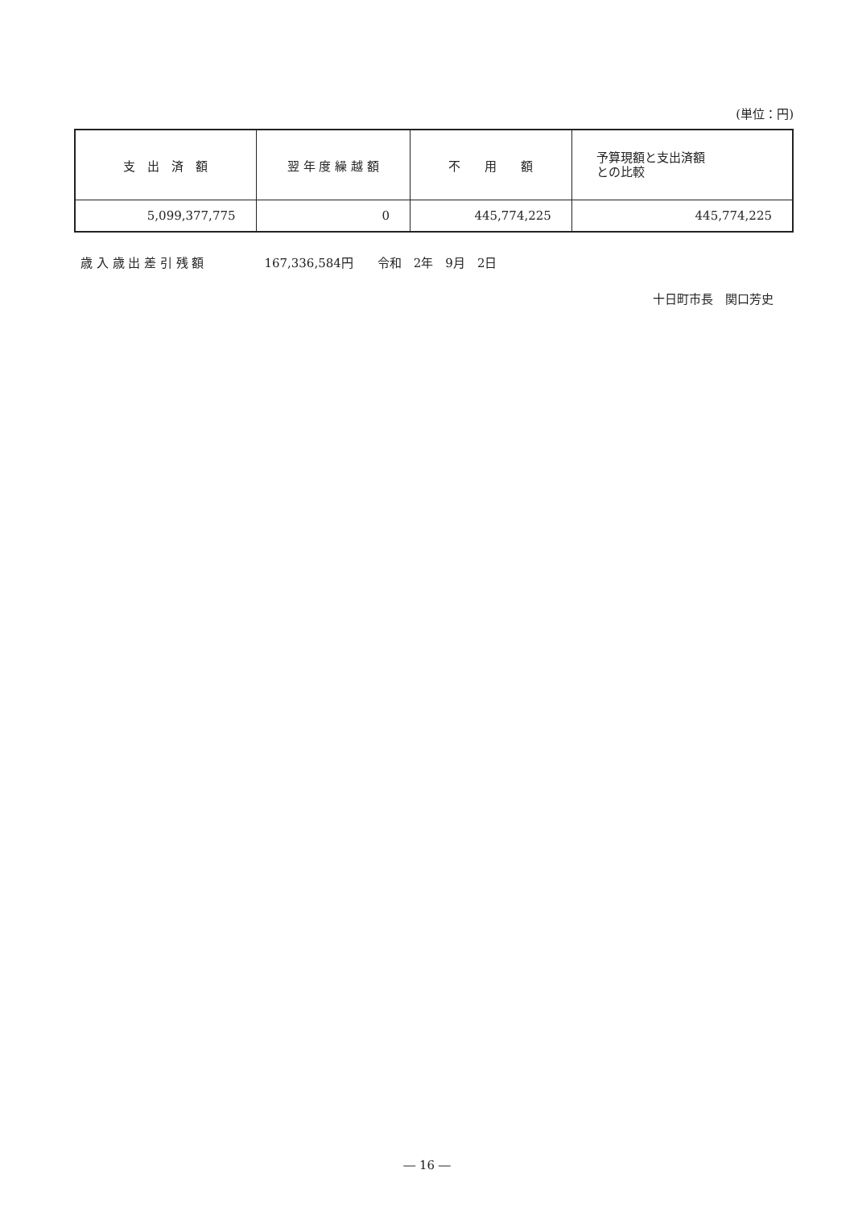(単位：円)
| 支 出 済 額 | 翌 年 度 繰 越 額 | 不 用 額 | 予算現額と支出済額 との比較 |
| --- | --- | --- | --- |
| 5,099,377,775 | 0 | 445,774,225 | 445,774,225 |
歳 入 歳 出 差 引 残 額　　　　　167,336,584円　　令和　2年　9月　2日
十日町市長　関口芳史
― 16 ―